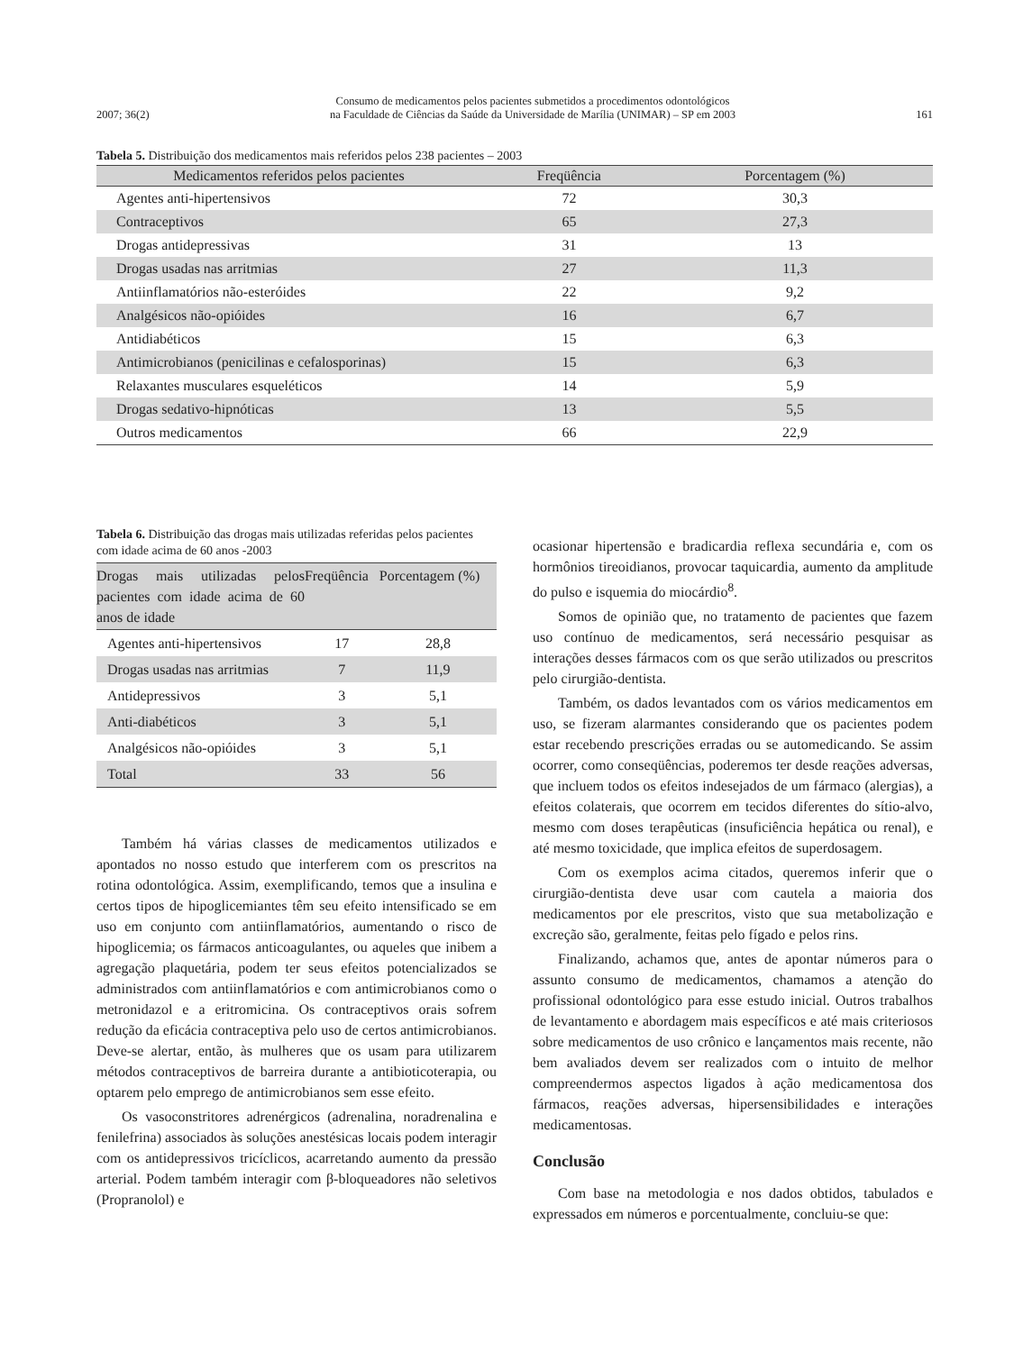2007; 36(2) Consumo de medicamentos pelos pacientes submetidos a procedimentos odontológicos
na Faculdade de Ciências da Saúde da Universidade de Marília (UNIMAR) – SP em 2003 161
Tabela 5. Distribuição dos medicamentos mais referidos pelos 238 pacientes – 2003
| Medicamentos referidos pelos pacientes | Freqüência | Porcentagem (%) |
| --- | --- | --- |
| Agentes anti-hipertensivos | 72 | 30,3 |
| Contraceptivos | 65 | 27,3 |
| Drogas antidepressivas | 31 | 13 |
| Drogas usadas nas arritmias | 27 | 11,3 |
| Antiinflamatórios não-esteróides | 22 | 9,2 |
| Analgésicos não-opióides | 16 | 6,7 |
| Antidiabéticos | 15 | 6,3 |
| Antimicrobianos (penicilinas e cefalosporinas) | 15 | 6,3 |
| Relaxantes musculares esqueléticos | 14 | 5,9 |
| Drogas sedativo-hipnóticas | 13 | 5,5 |
| Outros medicamentos | 66 | 22,9 |
Tabela 6. Distribuição das drogas mais utilizadas referidas pelos pacientes com idade acima de 60 anos -2003
| Drogas mais utilizadas pelos pacientes com idade acima de 60 anos de idade | Freqüência | Porcentagem (%) |
| --- | --- | --- |
| Agentes anti-hipertensivos | 17 | 28,8 |
| Drogas usadas nas arritmias | 7 | 11,9 |
| Antidepressivos | 3 | 5,1 |
| Anti-diabéticos | 3 | 5,1 |
| Analgésicos não-opióides | 3 | 5,1 |
| Total | 33 | 56 |
Também há várias classes de medicamentos utilizados e apontados no nosso estudo que interferem com os prescritos na rotina odontológica. Assim, exemplificando, temos que a insulina e certos tipos de hipoglicemiantes têm seu efeito intensificado se em uso em conjunto com antiinflamatórios, aumentando o risco de hipoglicemia; os fármacos anticoagulantes, ou aqueles que inibem a agregação plaquetária, podem ter seus efeitos potencializados se administrados com antiinflamatórios e com antimicrobianos como o metronidazol e a eritromicina. Os contraceptivos orais sofrem redução da eficácia contraceptiva pelo uso de certos antimicrobianos. Deve-se alertar, então, às mulheres que os usam para utilizarem métodos contraceptivos de barreira durante a antibioticoterapia, ou optarem pelo emprego de antimicrobianos sem esse efeito.
Os vasoconstritores adrenérgicos (adrenalina, noradrenalina e fenilefrina) associados às soluções anestésicas locais podem interagir com os antidepressivos tricíclicos, acarretando aumento da pressão arterial. Podem também interagir com β-bloqueadores não seletivos (Propranolol) e
ocasionar hipertensão e bradicardia reflexa secundária e, com os hormônios tireoidianos, provocar taquicardia, aumento da amplitude do pulso e isquemia do miocárdio<sup>8</sup>.
Somos de opinião que, no tratamento de pacientes que fazem uso contínuo de medicamentos, será necessário pesquisar as interações desses fármacos com os que serão utilizados ou prescritos pelo cirurgião-dentista.
Também, os dados levantados com os vários medicamentos em uso, se fizeram alarmantes considerando que os pacientes podem estar recebendo prescrições erradas ou se automedicando. Se assim ocorrer, como conseqüências, poderemos ter desde reações adversas, que incluem todos os efeitos indesejados de um fármaco (alergias), a efeitos colaterais, que ocorrem em tecidos diferentes do sítio-alvo, mesmo com doses terapêuticas (insuficiência hepática ou renal), e até mesmo toxicidade, que implica efeitos de superdosagem.
Com os exemplos acima citados, queremos inferir que o cirurgião-dentista deve usar com cautela a maioria dos medicamentos por ele prescritos, visto que sua metabolização e excreção são, geralmente, feitas pelo fígado e pelos rins.
Finalizando, achamos que, antes de apontar números para o assunto consumo de medicamentos, chamamos a atenção do profissional odontológico para esse estudo inicial. Outros trabalhos de levantamento e abordagem mais específicos e até mais criteriosos sobre medicamentos de uso crônico e lançamentos mais recente, não bem avaliados devem ser realizados com o intuito de melhor compreendermos aspectos ligados à ação medicamentosa dos fármacos, reações adversas, hipersensibilidades e interações medicamentosas.
Conclusão
Com base na metodologia e nos dados obtidos, tabulados e expressados em números e porcentualmente, concluiu-se que: